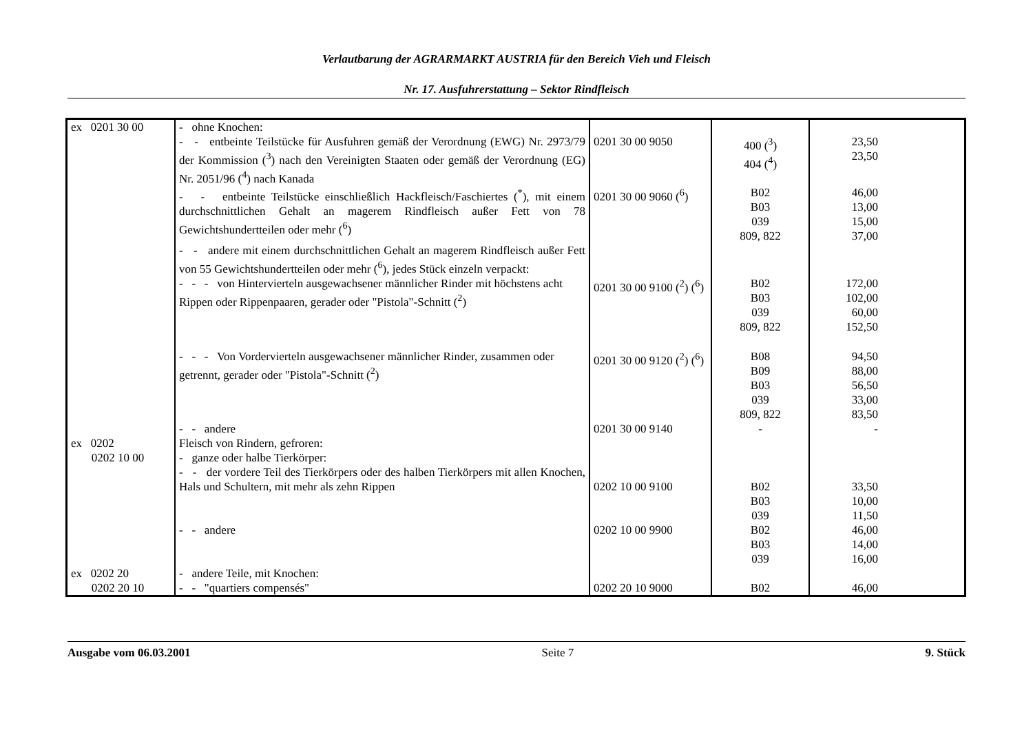Verlautbarung der AGRARMARKT AUSTRIA für den Bereich Vieh und Fleisch
Nr. 17. Ausfuhrerstattung – Sektor Rindfleisch
| ex 0201 30 00 | - ohne Knochen: - - entbeinte Teilstücke für Ausfuhren gemäß der Verordnung (EWG) Nr. 2973/79 der Kommission (<sup>3</sup>) nach den Vereinigten Staaten oder gemäß der Verordnung (EG) Nr. 2051/96 (<sup>4</sup>) nach Kanada | 0201 30 00 9050 | 400 (<sup>3</sup>) 404 (<sup>4</sup>) | 23,50 23,50 |
| | - - entbeinte Teilstücke einschließlich Hackfleisch/Faschiertes (<sup>*</sup>), mit einem durchschnittlichen Gehalt an magerem Rindfleisch außer Fett von 78 Gewichtshundertteilen oder mehr (<sup>6</sup>) | 0201 30 00 9060 (<sup>6</sup>) | B02 B03 039 809, 822 | 46,00 13,00 15,00 37,00 |
| | - - andere mit einem durchschnittlichen Gehalt an magerem Rindfleisch außer Fett von 55 Gewichtshundertteilen oder mehr (<sup>6</sup>), jedes Stück einzeln verpackt: | | | |
| | - - - von Hintervierteln ausgewachsener männlicher Rinder mit höchstens acht Rippen oder Rippenpaaren, gerader oder "Pistola"-Schnitt (<sup>2</sup>) | 0201 30 00 9100 (<sup>2</sup>) (<sup>6</sup>) | B02 B03 039 809, 822 | 172,00 102,00 60,00 152,50 |
| | - - - Von Vordervierteln ausgewachsener männlicher Rinder, zusammen oder getrennt, gerader oder "Pistola"-Schnitt (<sup>2</sup>) | 0201 30 00 9120 (<sup>2</sup>) (<sup>6</sup>) | B08 B09 B03 039 809, 822 | 94,50 88,00 56,50 33,00 83,50 |
| | - - andere | 0201 30 00 9140 | - | - |
| ex 0202 0202 10 00 | Fleisch von Rindern, gefroren: - ganze oder halbe Tierkörper: | | | |
| | - - der vordere Teil des Tierkörpers oder des halben Tierkörpers mit allen Knochen, Hals und Schultern, mit mehr als zehn Rippen | 0202 10 00 9100 | B02 B03 039 | 33,50 10,00 11,50 |
| | - - andere | 0202 10 00 9900 | B02 B03 039 | 46,00 14,00 16,00 |
| ex 0202 20 0202 20 10 | - andere Teile, mit Knochen: - - "quartiers compensés" | 0202 20 10 9000 | B02 | 46,00 |
Ausgabe vom 06.03.2001 Seite 7 9. Stück